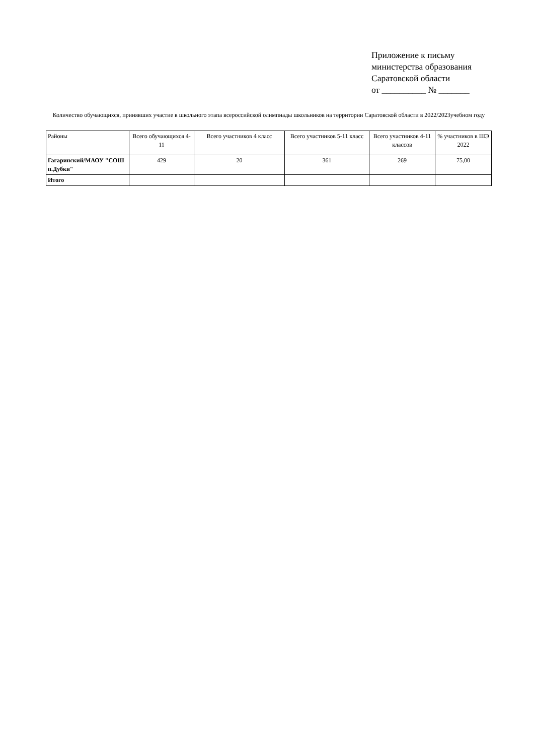Приложение к письму
министерства образования
Саратовской области
от __________ № _______
Количество обучающихся, принявших участие в школьного этапа всероссийской олимпиады школьников на территории Саратовской области в 2022/2023учебном году
| Районы | Всего обучающихся 4-11 | Всего участников 4 класс | Всего участников 5-11 класс | Всего участников 4-11 классов | % участников в ШЭ 2022 |
| Гагаринский/МАОУ "СОШ п.Дубки" | 429 | 20 | 361 | 269 | 75,00 |
| Итого | | | | | |